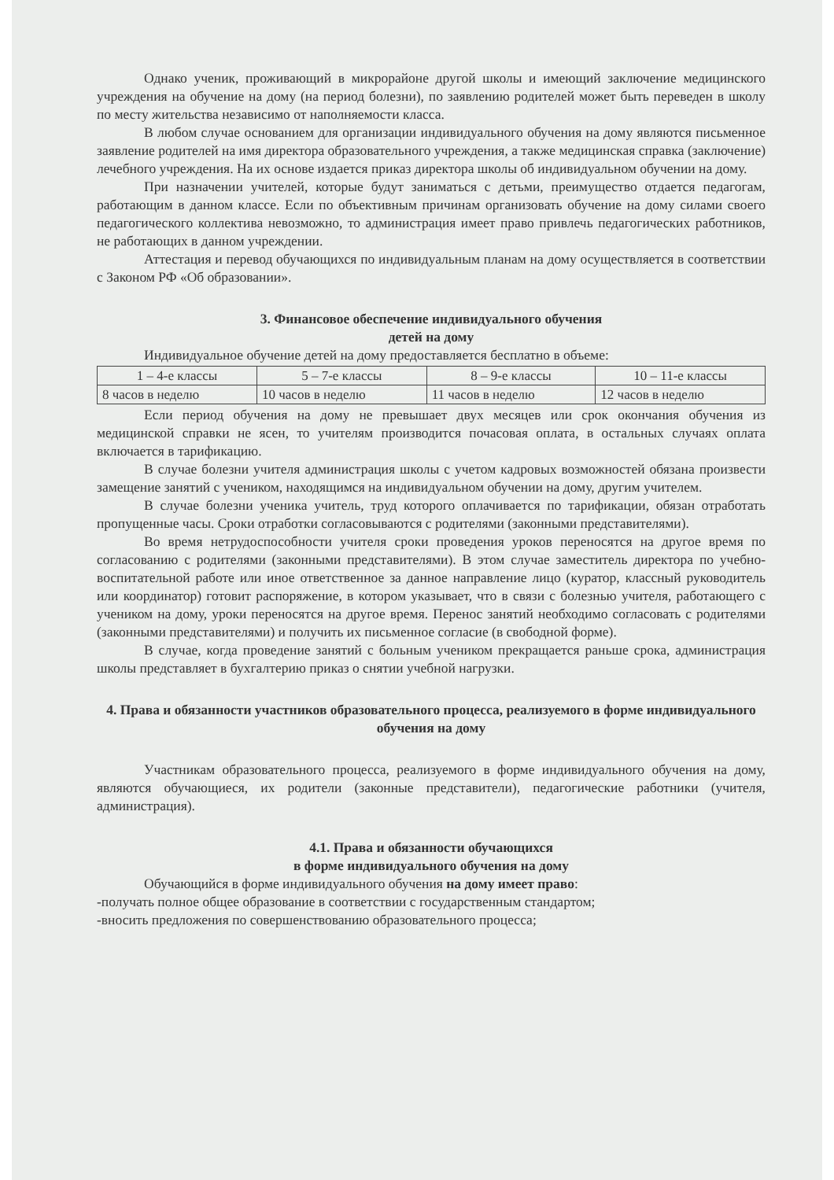Однако ученик, проживающий в микрорайоне другой школы и имеющий заключение медицинского учреждения на обучение на дому (на период болезни), по заявлению родителей может быть переведен в школу по месту жительства независимо от наполняемости класса.
В любом случае основанием для организации индивидуального обучения на дому являются письменное заявление родителей на имя директора образовательного учреждения, а также медицинская справка (заключение) лечебного учреждения. На их основе издается приказ директора школы об индивидуальном обучении на дому.
При назначении учителей, которые будут заниматься с детьми, преимущество отдается педагогам, работающим в данном классе. Если по объективным причинам организовать обучение на дому силами своего педагогического коллектива невозможно, то администрация имеет право привлечь педагогических работников, не работающих в данном учреждении.
Аттестация и перевод обучающихся по индивидуальным планам на дому осуществляется в соответствии с Законом РФ «Об образовании».
3. Финансовое обеспечение индивидуального обучения
детей на дому
Индивидуальное обучение детей на дому предоставляется бесплатно в объеме:
| 1 – 4-е классы | 5 – 7-е классы | 8 – 9-е классы | 10 – 11-е классы |
| 8 часов в неделю | 10 часов в неделю | 11 часов в неделю | 12 часов в неделю |
Если период обучения на дому не превышает двух месяцев или срок окончания обучения из медицинской справки не ясен, то учителям производится почасовая оплата, в остальных случаях оплата включается в тарификацию.
В случае болезни учителя администрация школы с учетом кадровых возможностей обязана произвести замещение занятий с учеником, находящимся на индивидуальном обучении на дому, другим учителем.
В случае болезни ученика учитель, труд которого оплачивается по тарификации, обязан отработать пропущенные часы. Сроки отработки согласовываются с родителями (законными представителями).
Во время нетрудоспособности учителя сроки проведения уроков переносятся на другое время по согласованию с родителями (законными представителями). В этом случае заместитель директора по учебно-воспитательной работе или иное ответственное за данное направление лицо (куратор, классный руководитель или координатор) готовит распоряжение, в котором указывает, что в связи с болезнью учителя, работающего с учеником на дому, уроки переносятся на другое время. Перенос занятий необходимо согласовать с родителями (законными представителями) и получить их письменное согласие (в свободной форме).
В случае, когда проведение занятий с больным учеником прекращается раньше срока, администрация школы представляет в бухгалтерию приказ о снятии учебной нагрузки.
4. Права и обязанности участников образовательного процесса, реализуемого в форме индивидуального
обучения на дому
Участникам образовательного процесса, реализуемого в форме индивидуального обучения на дому, являются обучающиеся, их родители (законные представители), педагогические работники (учителя, администрация).
4.1. Права и обязанности обучающихся
в форме индивидуального обучения на дому
Обучающийся в форме индивидуального обучения на дому имеет право:
-получать полное общее образование в соответствии с государственным стандартом;
-вносить предложения по совершенствованию образовательного процесса;